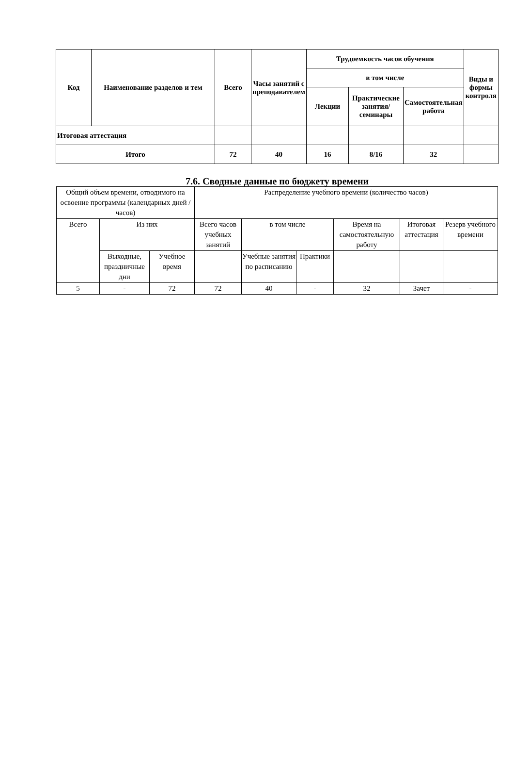| Код | Наименование разделов и тем | Всего | Часы занятий с преподавателем | Трудоемкость часов обучения | | | Виды и формы контроля |
| --- | --- | --- | --- | --- | --- | --- | --- |
| | | | | в том числе | | | |
| | | | | Лекции | Практические занятия/ семинары | Самостоятельная работа | |
| Итоговая аттестация | | | | | | | |
| Итого | | 72 | 40 | 16 | 8/16 | 32 | |
7.6. Сводные данные по бюджету времени
| Общий объем времени, отводимого на освоение программы (календарных дней / часов) | | | Распределение учебного времени (количество часов) | | | | | |
| Всего | Из них | | Всего часов учебных занятий | в том числе | | Время на самостоятельную работу | Итоговая аттестация | Резерв учебного времени |
| | Выходные, праздничные дни | Учебное время | | Учебные занятия по расписанию | Практики | | | |
| 5 | - | 72 | 72 | 40 | - | 32 | Зачет | - |